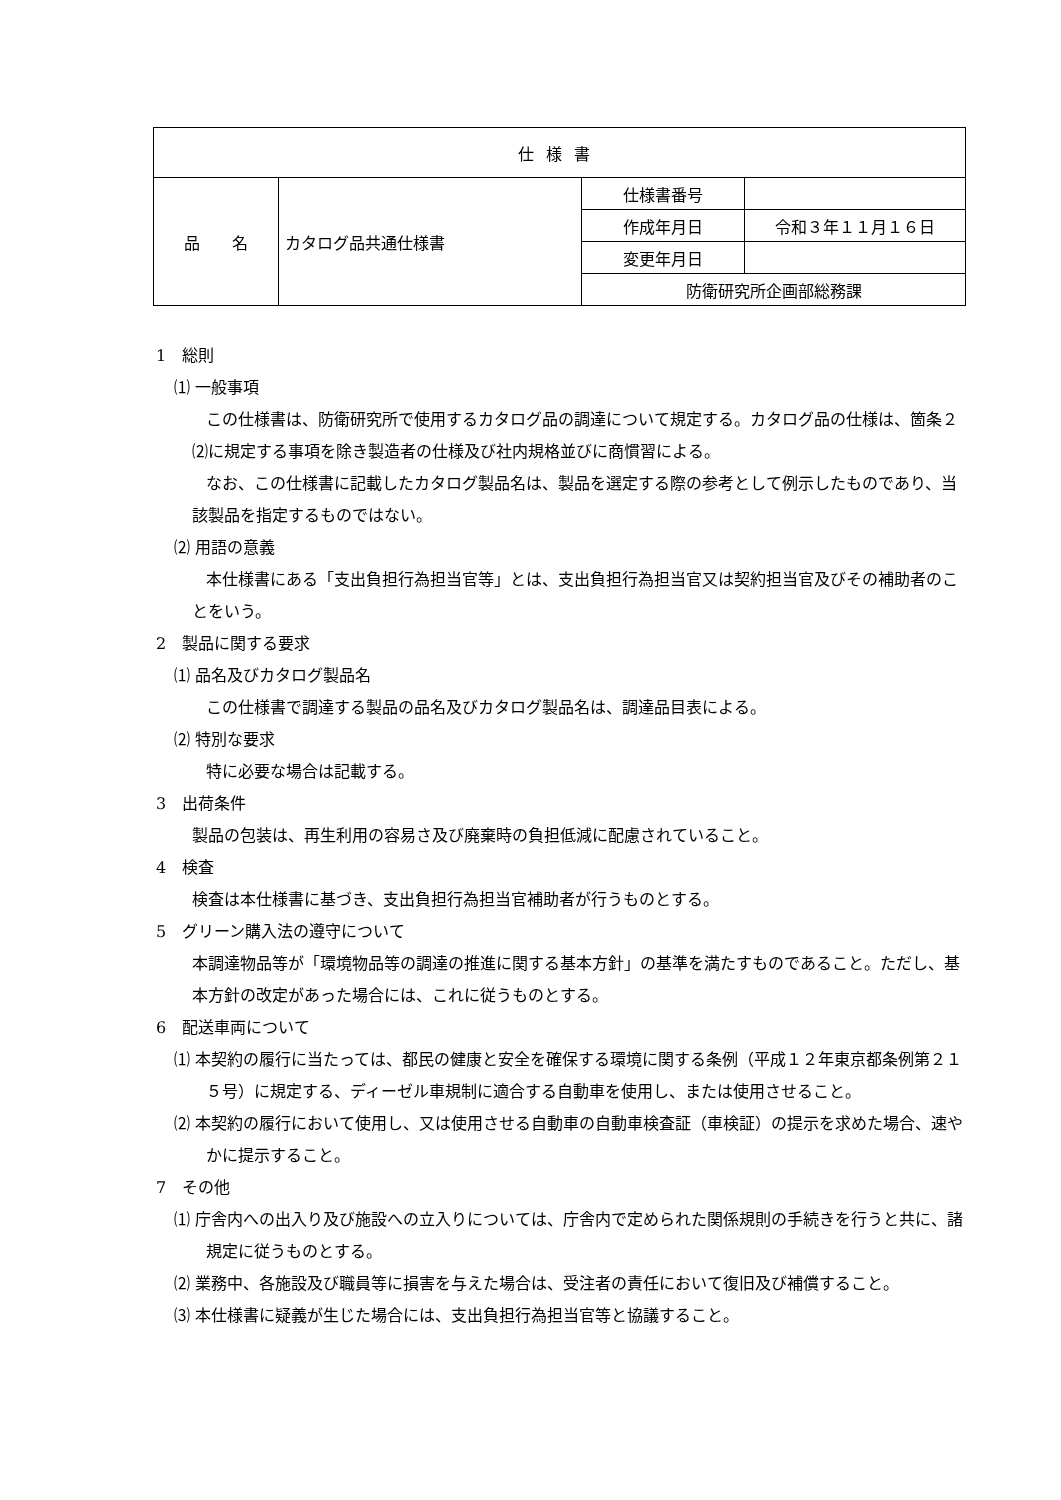| 仕様書 | | | |
| 品 名 | カタログ品共通仕様書 | 仕様書番号 | |
| | | 作成年月日 | 令和３年１１月１６日 |
| | | 変更年月日 | |
| | | 防衛研究所企画部総務課 | |
1　総則
⑴ 一般事項
この仕様書は、防衛研究所で使用するカタログ品の調達について規定する。カタログ品の仕様は、箇条２⑵に規定する事項を除き製造者の仕様及び社内規格並びに商慣習による。
なお、この仕様書に記載したカタログ製品名は、製品を選定する際の参考として例示したものであり、当該製品を指定するものではない。
⑵ 用語の意義
本仕様書にある「支出負担行為担当官等」とは、支出負担行為担当官又は契約担当官及びその補助者のことをいう。
2　製品に関する要求
⑴ 品名及びカタログ製品名
この仕様書で調達する製品の品名及びカタログ製品名は、調達品目表による。
⑵ 特別な要求
特に必要な場合は記載する。
3　出荷条件
製品の包装は、再生利用の容易さ及び廃棄時の負担低減に配慮されていること。
4　検査
検査は本仕様書に基づき、支出負担行為担当官補助者が行うものとする。
5　グリーン購入法の遵守について
本調達物品等が「環境物品等の調達の推進に関する基本方針」の基準を満たすものであること。ただし、基本方針の改定があった場合には、これに従うものとする。
6　配送車両について
⑴ 本契約の履行に当たっては、都民の健康と安全を確保する環境に関する条例（平成１２年東京都条例第２１５号）に規定する、ディーゼル車規制に適合する自動車を使用し、または使用させること。
⑵ 本契約の履行において使用し、又は使用させる自動車の自動車検査証（車検証）の提示を求めた場合、速やかに提示すること。
7　その他
⑴ 庁舎内への出入り及び施設への立入りについては、庁舎内で定められた関係規則の手続きを行うと共に、諸規定に従うものとする。
⑵ 業務中、各施設及び職員等に損害を与えた場合は、受注者の責任において復旧及び補償すること。
⑶ 本仕様書に疑義が生じた場合には、支出負担行為担当官等と協議すること。